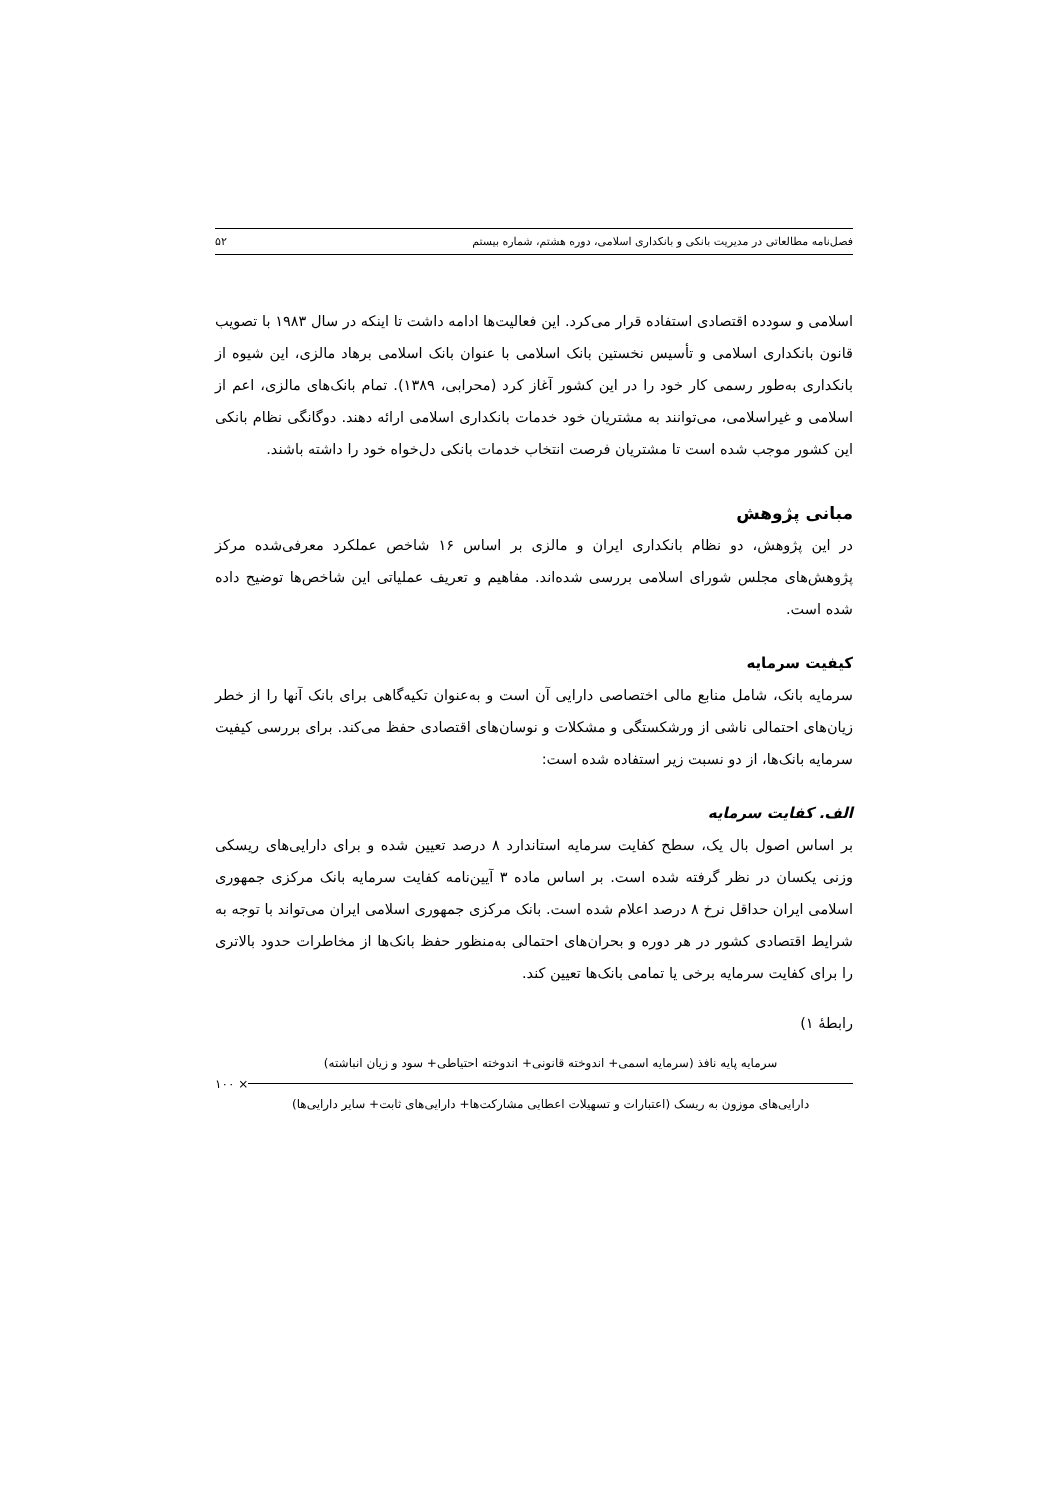فصل‌نامه مطالعاتی در مدیریت بانکی و بانکداری اسلامی، دوره هشتم، شماره بیستم ۵۲
اسلامی و سودده اقتصادی استفاده قرار می‌کرد. این فعالیت‌ها ادامه داشت تا اینکه در سال ۱۹۸۳ با تصویب قانون بانکداری اسلامی و تأسیس نخستین بانک اسلامی با عنوان بانک اسلامی برهاد مالزی، این شیوه از بانکداری به‌طور رسمی کار خود را در این کشور آغاز کرد (محرابی، ۱۳۸۹). تمام بانک‌های مالزی، اعم از اسلامی و غیراسلامی، می‌توانند به مشتریان خود خدمات بانکداری اسلامی ارائه دهند. دوگانگی نظام بانکی این کشور موجب شده است تا مشتریان فرصت انتخاب خدمات بانکی دل‌خواه خود را داشته باشند.
مبانی پژوهش
در این پژوهش، دو نظام بانکداری ایران و مالزی بر اساس ۱۶ شاخص عملکرد معرفی‌شده مرکز پژوهش‌های مجلس شورای اسلامی بررسی شده‌اند. مفاهیم و تعریف عملیاتی این شاخص‌ها توضیح داده شده است.
کیفیت سرمایه
سرمایه بانک، شامل منابع مالی اختصاصی دارایی آن است و به‌عنوان تکیه‌گاهی برای بانک آنها را از خطر زیان‌های احتمالی ناشی از ورشکستگی و مشکلات و نوسان‌های اقتصادی حفظ می‌کند. برای بررسی کیفیت سرمایه بانک‌ها، از دو نسبت زیر استفاده شده است:
الف. کفایت سرمایه
بر اساس اصول بال یک، سطح کفایت سرمایه استاندارد ۸ درصد تعیین شده و برای دارایی‌های ریسکی وزنی یکسان در نظر گرفته شده است. بر اساس ماده ۳ آیین‌نامه کفایت سرمایه بانک مرکزی جمهوری اسلامی ایران حداقل نرخ ۸ درصد اعلام شده است. بانک مرکزی جمهوری اسلامی ایران می‌تواند با توجه به شرایط اقتصادی کشور در هر دوره و بحران‌های احتمالی به‌منظور حفظ بانک‌ها از مخاطرات حدود بالاتری را برای کفایت سرمایه برخی یا تمامی بانک‌ها تعیین کند.
رابطۀ ۱)
سرمایه پایه نافذ (سرمایه اسمی+ اندوخته قانونی+ اندوخته احتیاطی+ سود و زیان انباشته)
دارایی‌های موزون به ریسک (اعتبارات و تسهیلات اعطایی مشارکت‌ها+ دارایی‌های ثابت+ سایر دارایی‌ها)
× ۱۰۰